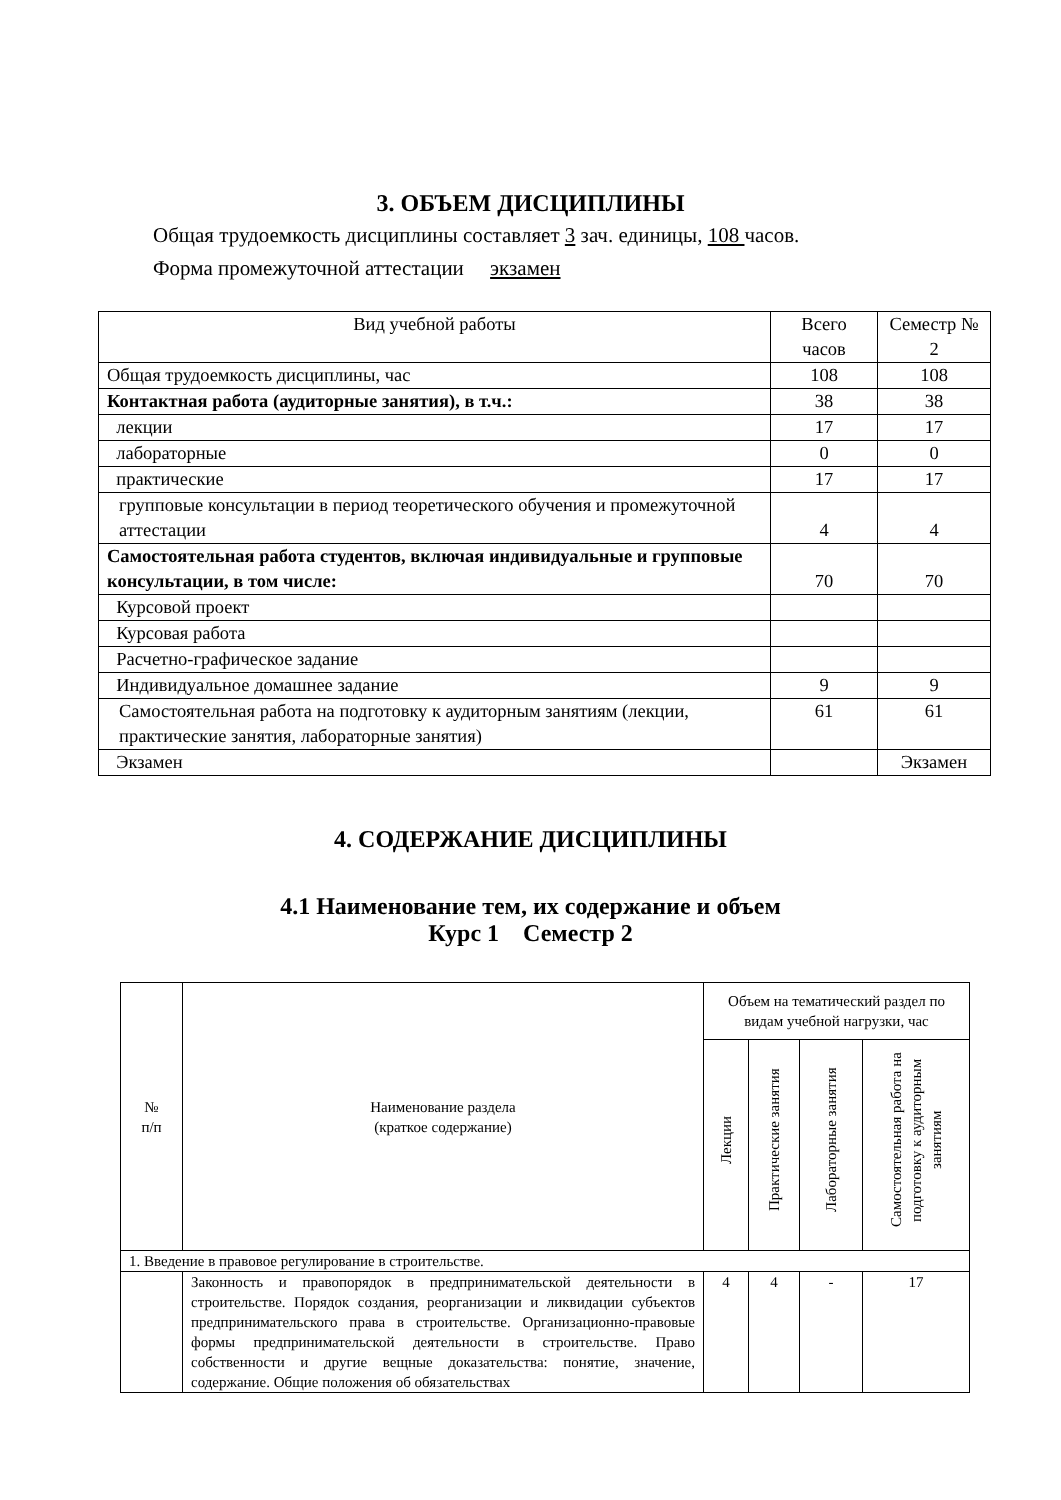3. ОБЪЕМ ДИСЦИПЛИНЫ
Общая трудоемкость дисциплины составляет 3 зач. единицы, 108 часов.
Форма промежуточной аттестации экзамен
| Вид учебной работы | Всего часов | Семестр № 2 |
| --- | --- | --- |
| Общая трудоемкость дисциплины, час | 108 | 108 |
| Контактная работа (аудиторные занятия), в т.ч.: | 38 | 38 |
| лекции | 17 | 17 |
| лабораторные | 0 | 0 |
| практические | 17 | 17 |
| групповые консультации в период теоретического обучения и промежуточной аттестации | 4 | 4 |
| Самостоятельная работа студентов, включая индивидуальные и групповые консультации, в том числе: | 70 | 70 |
| Курсовой проект | | |
| Курсовая работа | | |
| Расчетно-графическое задание | | |
| Индивидуальное домашнее задание | 9 | 9 |
| Самостоятельная работа на подготовку к аудиторным занятиям (лекции, практические занятия, лабораторные занятия) | 61 | 61 |
| Экзамен | | Экзамен |
4. СОДЕРЖАНИЕ ДИСЦИПЛИНЫ
4.1 Наименование тем, их содержание и объем
Курс 1 Семестр 2
| № п/п | Наименование раздела (краткое содержание) | Объем на тематический раздел по видам учебной нагрузки, час | | | |
| --- | --- | --- | --- | --- | --- |
| | | Лекции | Практические занятия | Лабораторные занятия | Самостоятельная работа на подготовку к аудиторным занятиям |
| 1. Введение в правовое регулирование в строительстве. | | | | | |
| | Законность и правопорядок в предпринимательской деятельности в строительстве. Порядок создания, реорганизации и ликвидации субъектов предпринимательского права в строительстве. Организационно-правовые формы предпринимательской деятельности в строительстве. Право собственности и другие вещные доказательства: понятие, значение, содержание. Общие положения об обязательствах | 4 | 4 | - | 17 |